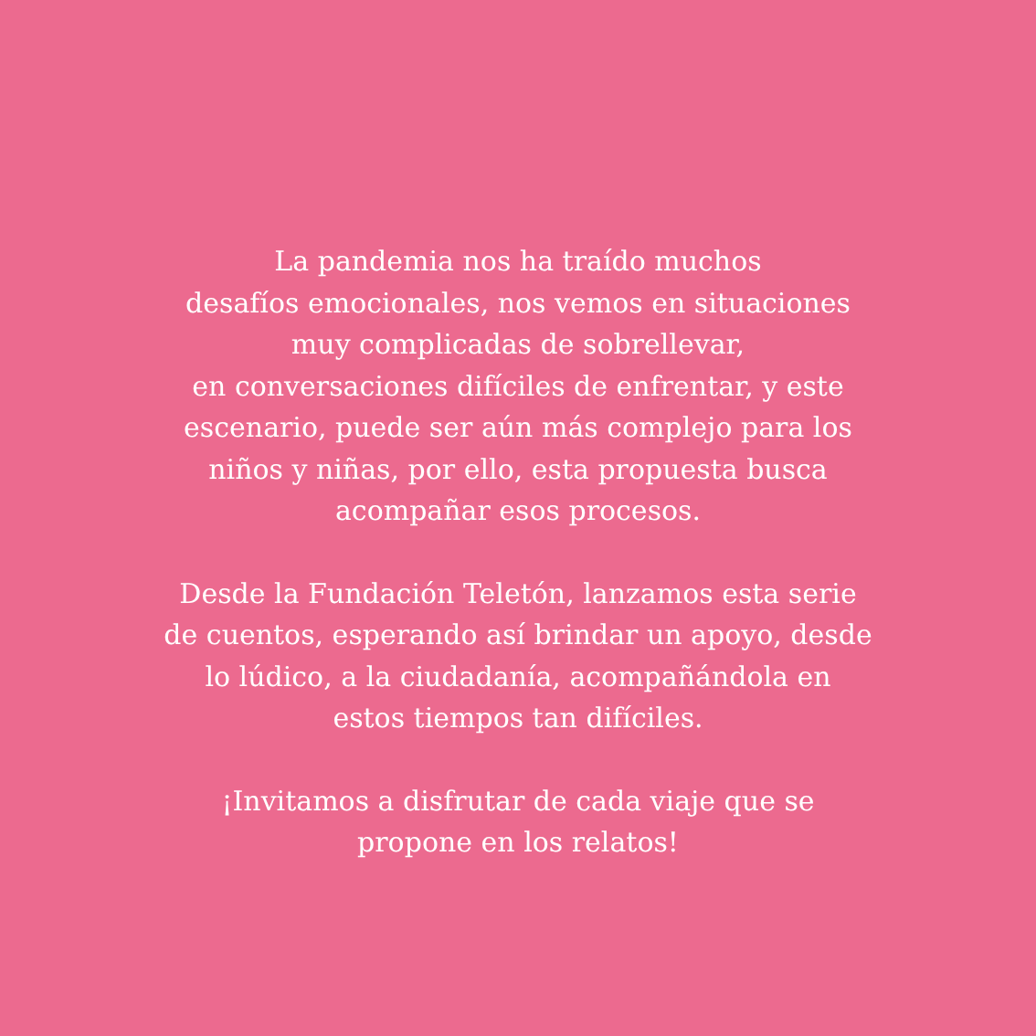La pandemia nos ha traído muchos
desafíos emocionales, nos vemos en situaciones
muy complicadas de sobrellevar,
en conversaciones difíciles de enfrentar, y este
escenario, puede ser aún más complejo para los
niños y niñas, por ello, esta propuesta busca
acompañar esos procesos.
Desde la Fundación Teletón, lanzamos esta serie
de cuentos, esperando así brindar un apoyo, desde
lo lúdico, a la ciudadanía, acompañándola en
estos tiempos tan difíciles.
¡Invitamos a disfrutar de cada viaje que se
propone en los relatos!